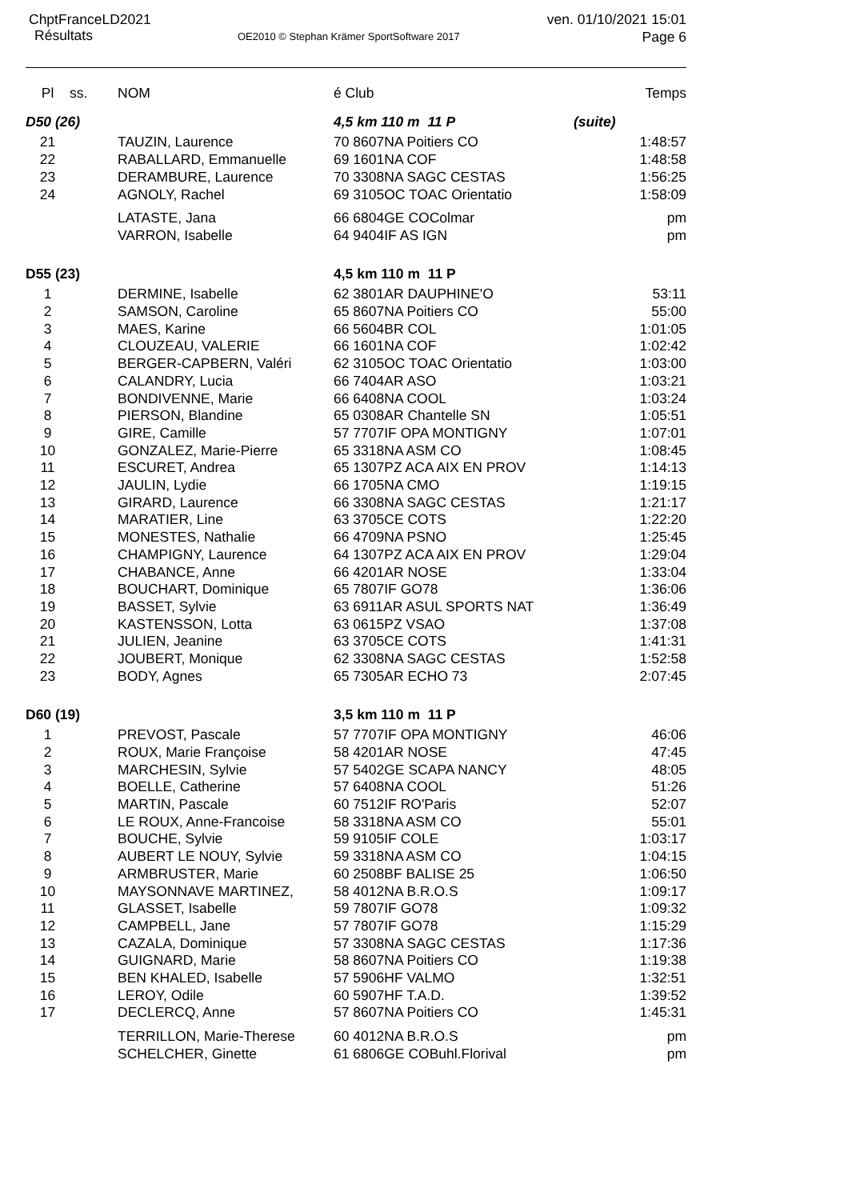ChptFranceLD2021
Résultats
OE2010 © Stephan Krämer SportSoftware 2017
ven. 01/10/2021 15:01
Page 6
| Pl | ss. | NOM | é Club | | Temps |
| --- | --- | --- | --- | --- | --- |
| D50 (26) | | | 4,5 km 110 m 11 P | (suite) | |
| 21 | | TAUZIN, Laurence | 70 8607NA Poitiers CO | | 1:48:57 |
| 22 | | RABALLARD, Emmanuelle | 69 1601NA COF | | 1:48:58 |
| 23 | | DERAMBURE, Laurence | 70 3308NA SAGC CESTAS | | 1:56:25 |
| 24 | | AGNOLY, Rachel | 69 3105OC TOAC Orientatio | | 1:58:09 |
| | | LATASTE, Jana | 66 6804GE COColmar | | pm |
| | | VARRON, Isabelle | 64 9404IF AS IGN | | pm |
| D55 (23) | | | 4,5 km 110 m 11 P | | |
| 1 | | DERMINE, Isabelle | 62 3801AR DAUPHINE'O | | 53:11 |
| 2 | | SAMSON, Caroline | 65 8607NA Poitiers CO | | 55:00 |
| 3 | | MAES, Karine | 66 5604BR COL | | 1:01:05 |
| 4 | | CLOUZEAU, VALERIE | 66 1601NA COF | | 1:02:42 |
| 5 | | BERGER-CAPBERN, Valéri | 62 3105OC TOAC Orientatio | | 1:03:00 |
| 6 | | CALANDRY, Lucia | 66 7404AR ASO | | 1:03:21 |
| 7 | | BONDIVENNE, Marie | 66 6408NA COOL | | 1:03:24 |
| 8 | | PIERSON, Blandine | 65 0308AR Chantelle SN | | 1:05:51 |
| 9 | | GIRE, Camille | 57 7707IF OPA MONTIGNY | | 1:07:01 |
| 10 | | GONZALEZ, Marie-Pierre | 65 3318NA ASM CO | | 1:08:45 |
| 11 | | ESCURET, Andrea | 65 1307PZ ACA AIX EN PROV | | 1:14:13 |
| 12 | | JAULIN, Lydie | 66 1705NA CMO | | 1:19:15 |
| 13 | | GIRARD, Laurence | 66 3308NA SAGC CESTAS | | 1:21:17 |
| 14 | | MARATIER, Line | 63 3705CE COTS | | 1:22:20 |
| 15 | | MONESTES, Nathalie | 66 4709NA PSNO | | 1:25:45 |
| 16 | | CHAMPIGNY, Laurence | 64 1307PZ ACA AIX EN PROV | | 1:29:04 |
| 17 | | CHABANCE, Anne | 66 4201AR NOSE | | 1:33:04 |
| 18 | | BOUCHART, Dominique | 65 7807IF GO78 | | 1:36:06 |
| 19 | | BASSET, Sylvie | 63 6911AR ASUL SPORTS NAT | | 1:36:49 |
| 20 | | KASTENSSON, Lotta | 63 0615PZ VSAO | | 1:37:08 |
| 21 | | JULIEN, Jeanine | 63 3705CE COTS | | 1:41:31 |
| 22 | | JOUBERT, Monique | 62 3308NA SAGC CESTAS | | 1:52:58 |
| 23 | | BODY, Agnes | 65 7305AR ECHO 73 | | 2:07:45 |
| D60 (19) | | | 3,5 km 110 m 11 P | | |
| 1 | | PREVOST, Pascale | 57 7707IF OPA MONTIGNY | | 46:06 |
| 2 | | ROUX, Marie Françoise | 58 4201AR NOSE | | 47:45 |
| 3 | | MARCHESIN, Sylvie | 57 5402GE SCAPA NANCY | | 48:05 |
| 4 | | BOELLE, Catherine | 57 6408NA COOL | | 51:26 |
| 5 | | MARTIN, Pascale | 60 7512IF RO'Paris | | 52:07 |
| 6 | | LE ROUX, Anne-Francoise | 58 3318NA ASM CO | | 55:01 |
| 7 | | BOUCHE, Sylvie | 59 9105IF COLE | | 1:03:17 |
| 8 | | AUBERT LE NOUY, Sylvie | 59 3318NA ASM CO | | 1:04:15 |
| 9 | | ARMBRUSTER, Marie | 60 2508BF BALISE 25 | | 1:06:50 |
| 10 | | MAYSONNAVE MARTINEZ, | 58 4012NA B.R.O.S | | 1:09:17 |
| 11 | | GLASSET, Isabelle | 59 7807IF GO78 | | 1:09:32 |
| 12 | | CAMPBELL, Jane | 57 7807IF GO78 | | 1:15:29 |
| 13 | | CAZALA, Dominique | 57 3308NA SAGC CESTAS | | 1:17:36 |
| 14 | | GUIGNARD, Marie | 58 8607NA Poitiers CO | | 1:19:38 |
| 15 | | BEN KHALED, Isabelle | 57 5906HF VALMO | | 1:32:51 |
| 16 | | LEROY, Odile | 60 5907HF T.A.D. | | 1:39:52 |
| 17 | | DECLERCQ, Anne | 57 8607NA Poitiers CO | | 1:45:31 |
| | | TERRILLON, Marie-Therese | 60 4012NA B.R.O.S | | pm |
| | | SCHELCHER, Ginette | 61 6806GE COBuhl.Florival | | pm |